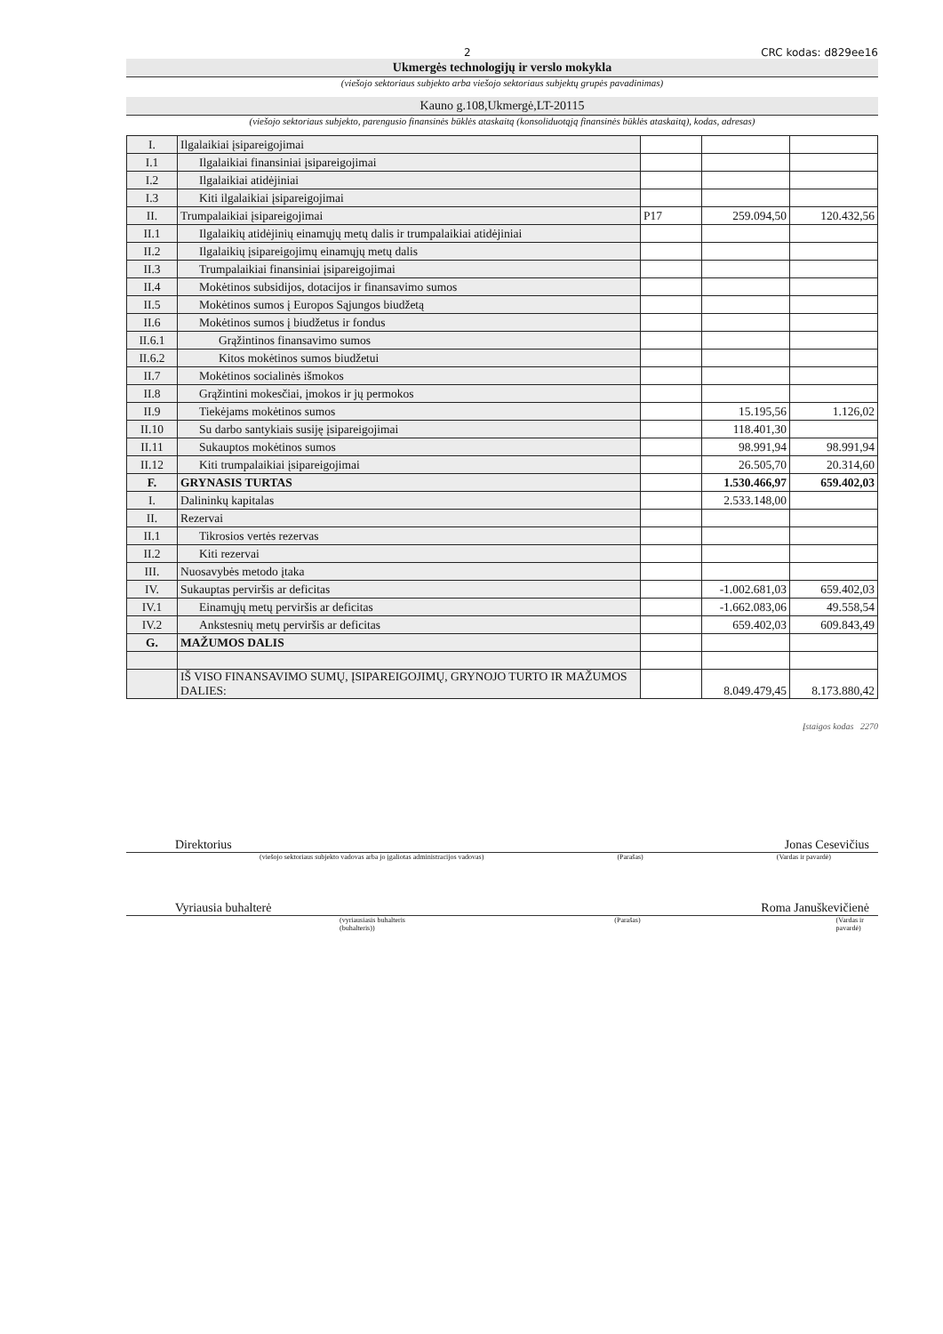2 CRC kodas: d829ee16
Ukmergės technologijų ir verslo mokykla
(viešojo sektoriaus subjekto arba viešojo sektoriaus subjektų grupės pavadinimas)
Kauno g.108,Ukmergė,LT-20115
(viešojo sektoriaus subjekto, parengusio finansinės būklės ataskaitą (konsoliduotąją finansinės būklės ataskaitą), kodas, adresas)
| I. | Ilgalaikiai įsipareigojimai | | | |
| I.1 | Ilgalaikiai finansiniai įsipareigojimai | | | |
| I.2 | Ilgalaikiai atidėjiniai | | | |
| I.3 | Kiti ilgalaikiai įsipareigojimai | | | |
| II. | Trumpalaikiai įsipareigojimai | P17 | 259.094,50 | 120.432,56 |
| II.1 | Ilgalaikių atidėjinių einamųjų metų dalis ir trumpalaikiai atidėjiniai | | | |
| II.2 | Ilgalaikių įsipareigojimų einamųjų metų dalis | | | |
| II.3 | Trumpalaikiai finansiniai įsipareigojimai | | | |
| II.4 | Mokėtinos subsidijos, dotacijos ir finansavimo sumos | | | |
| II.5 | Mokėtinos sumos į Europos Sąjungos biudžetą | | | |
| II.6 | Mokėtinos sumos į biudžetus ir fondus | | | |
| II.6.1 | Grąžintinos finansavimo sumos | | | |
| II.6.2 | Kitos mokėtinos sumos biudžetui | | | |
| II.7 | Mokėtinos socialinės išmokos | | | |
| II.8 | Grąžintini mokesčiai, įmokos ir jų permokos | | | |
| II.9 | Tiekėjams mokėtinos sumos | | 15.195,56 | 1.126,02 |
| II.10 | Su darbo santykiais susiję įsipareigojimai | | 118.401,30 | |
| II.11 | Sukauptos mokėtinos sumos | | 98.991,94 | 98.991,94 |
| II.12 | Kiti trumpalaikiai įsipareigojimai | | 26.505,70 | 20.314,60 |
| F. | GRYNASIS TURTAS | | 1.530.466,97 | 659.402,03 |
| I. | Dalininkų kapitalas | | 2.533.148,00 | |
| II. | Rezervai | | | |
| II.1 | Tikrosios vertės rezervas | | | |
| II.2 | Kiti rezervai | | | |
| III. | Nuosavybės metodo įtaka | | | |
| IV. | Sukauptas perviršis ar deficitas | | -1.002.681,03 | 659.402,03 |
| IV.1 | Einamųjų metų perviršis ar deficitas | | -1.662.083,06 | 49.558,54 |
| IV.2 | Ankstesnių metų perviršis ar deficitas | | 659.402,03 | 609.843,49 |
| G. | MAŽUMOS DALIS | | | |
| | IŠ VISO FINANSAVIMO SUMŲ, ĮSIPAREIGOJIMŲ, GRYNOJO TURTO IR MAŽUMOS DALIES: | | 8.049.479,45 | 8.173.880,42 |
Įstaigos kodas 2270
Direktorius Jonas Cesevičius
(viešojo sektoriaus subjekto vadovas arba jo įgaliotas administracijos vadovas) (Parašas) (Vardas ir pavardė)
Vyriausia buhalterė Roma Januškevičienė
(vyriausiasis buhalteris (buhalteris)) (Parašas) (Vardas ir pavardė)